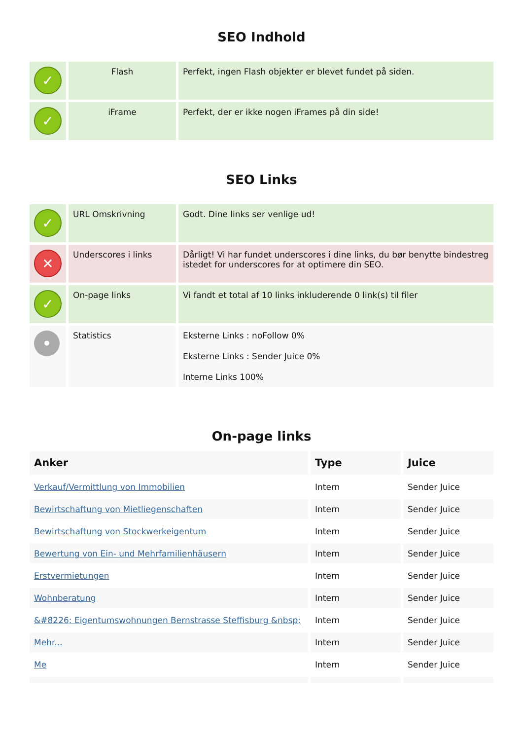SEO Indhold
| ✓ | Flash | Perfekt, ingen Flash objekter er blevet fundet på siden. |
| ✓ | iFrame | Perfekt, der er ikke nogen iFrames på din side! |
SEO Links
| ✓ | URL Omskrivning | Godt. Dine links ser venlige ud! |
| ✕ | Underscores i links | Dårligt! Vi har fundet underscores i dine links, du bør benytte bindestreg istedet for underscores for at optimere din SEO. |
| ✓ | On-page links | Vi fandt et total af 10 links inkluderende 0 link(s) til filer |
| • | Statistics | Eksterne Links : noFollow 0% Eksterne Links : Sender Juice 0% Interne Links 100% |
On-page links
| Anker | Type | Juice |
| --- | --- | --- |
| Verkauf/Vermittlung von Immobilien | Intern | Sender Juice |
| Bewirtschaftung von Mietliegenschaften | Intern | Sender Juice |
| Bewirtschaftung von Stockwerkeigentum | Intern | Sender Juice |
| Bewertung von Ein- und Mehrfamilienhäusern | Intern | Sender Juice |
| Erstvermietungen | Intern | Sender Juice |
| Wohnberatung | Intern | Sender Juice |
| &#8226; Eigentumswohnungen Bernstrasse Steffisburg &nbsp; | Intern | Sender Juice |
| Mehr... | Intern | Sender Juice |
| Me | Intern | Sender Juice |